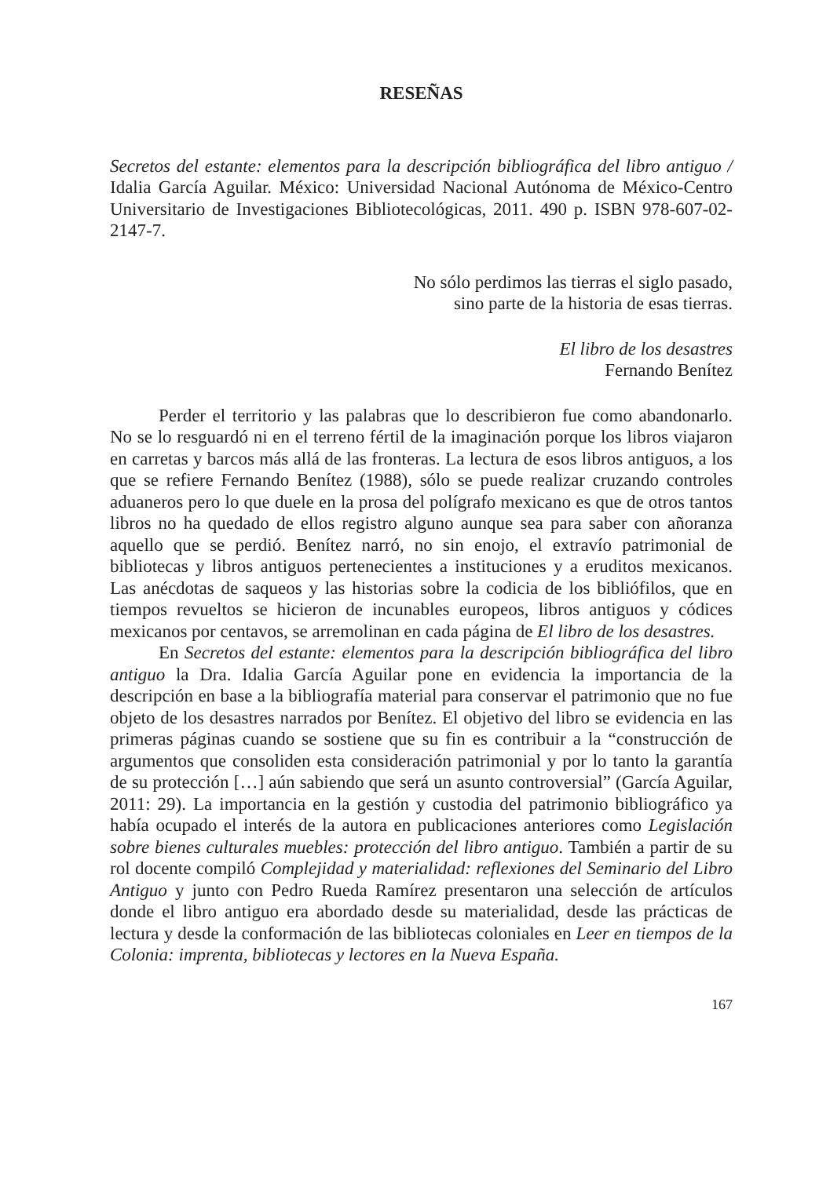RESEÑAS
Secretos del estante: elementos para la descripción bibliográfica del libro antiguo / Idalia García Aguilar. México: Universidad Nacional Autónoma de México-Centro Universitario de Investigaciones Bibliotecológicas, 2011. 490 p. ISBN 978-607-02-2147-7.
No sólo perdimos las tierras el siglo pasado,
sino parte de la historia de esas tierras.
El libro de los desastres
Fernando Benítez
Perder el territorio y las palabras que lo describieron fue como abandonarlo. No se lo resguardó ni en el terreno fértil de la imaginación porque los libros viajaron en carretas y barcos más allá de las fronteras. La lectura de esos libros antiguos, a los que se refiere Fernando Benítez (1988), sólo se puede realizar cruzando controles aduaneros pero lo que duele en la prosa del polígrafo mexicano es que de otros tantos libros no ha quedado de ellos registro alguno aunque sea para saber con añoranza aquello que se perdió. Benítez narró, no sin enojo, el extravío patrimonial de bibliotecas y libros antiguos pertenecientes a instituciones y a eruditos mexicanos. Las anécdotas de saqueos y las historias sobre la codicia de los bibliófilos, que en tiempos revueltos se hicieron de incunables europeos, libros antiguos y códices mexicanos por centavos, se arremolinan en cada página de El libro de los desastres.
En Secretos del estante: elementos para la descripción bibliográfica del libro antiguo la Dra. Idalia García Aguilar pone en evidencia la importancia de la descripción en base a la bibliografía material para conservar el patrimonio que no fue objeto de los desastres narrados por Benítez. El objetivo del libro se evidencia en las primeras páginas cuando se sostiene que su fin es contribuir a la “construcción de argumentos que consoliden esta consideración patrimonial y por lo tanto la garantía de su protección […] aún sabiendo que será un asunto controversial” (García Aguilar, 2011: 29). La importancia en la gestión y custodia del patrimonio bibliográfico ya había ocupado el interés de la autora en publicaciones anteriores como Legislación sobre bienes culturales muebles: protección del libro antiguo. También a partir de su rol docente compiló Complejidad y materialidad: reflexiones del Seminario del Libro Antiguo y junto con Pedro Rueda Ramírez presentaron una selección de artículos donde el libro antiguo era abordado desde su materialidad, desde las prácticas de lectura y desde la conformación de las bibliotecas coloniales en Leer en tiempos de la Colonia: imprenta, bibliotecas y lectores en la Nueva España.
167